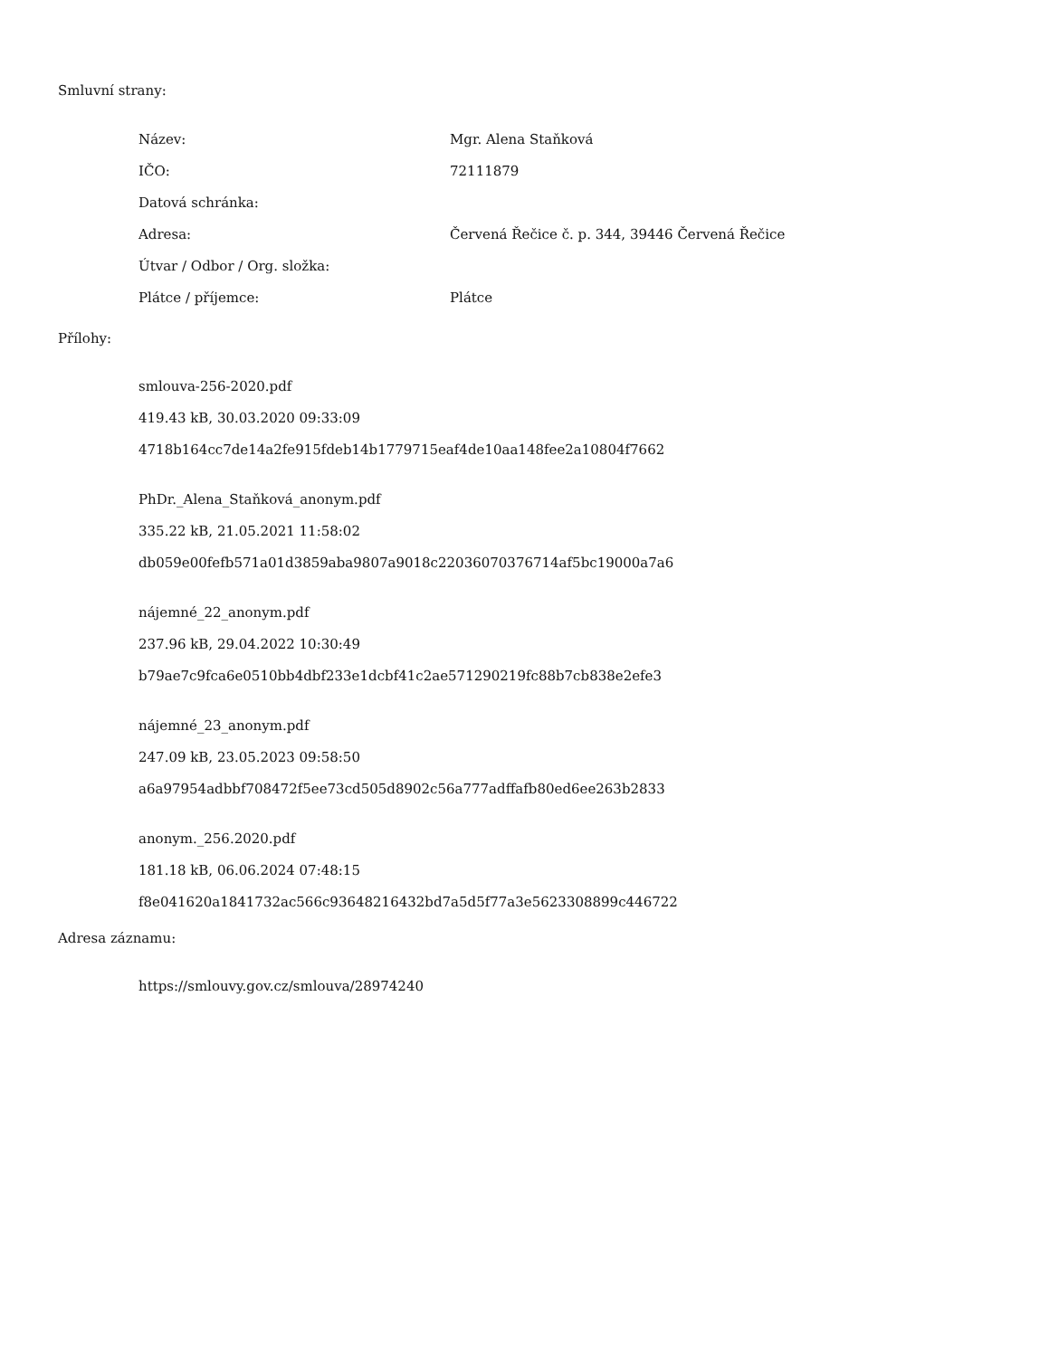Smluvní strany:
| Název: | Mgr. Alena Staňková |
| IČO: | 72111879 |
| Datová schránka: | |
| Adresa: | Červená Řečice č. p. 344, 39446 Červená Řečice |
| Útvar / Odbor / Org. složka: | |
| Plátce / příjemce: | Plátce |
Přílohy:
smlouva-256-2020.pdf
419.43 kB, 30.03.2020 09:33:09
4718b164cc7de14a2fe915fdeb14b1779715eaf4de10aa148fee2a10804f7662
PhDr._Alena_Staňková_anonym.pdf
335.22 kB, 21.05.2021 11:58:02
db059e00fefb571a01d3859aba9807a9018c22036070376714af5bc19000a7a6
nájemné_22_anonym.pdf
237.96 kB, 29.04.2022 10:30:49
b79ae7c9fca6e0510bb4dbf233e1dcbf41c2ae571290219fc88b7cb838e2efe3
nájemné_23_anonym.pdf
247.09 kB, 23.05.2023 09:58:50
a6a97954adbbf708472f5ee73cd505d8902c56a777adffafb80ed6ee263b2833
anonym._256.2020.pdf
181.18 kB, 06.06.2024 07:48:15
f8e041620a1841732ac566c93648216432bd7a5d5f77a3e5623308899c446722
Adresa záznamu:
https://smlouvy.gov.cz/smlouva/28974240